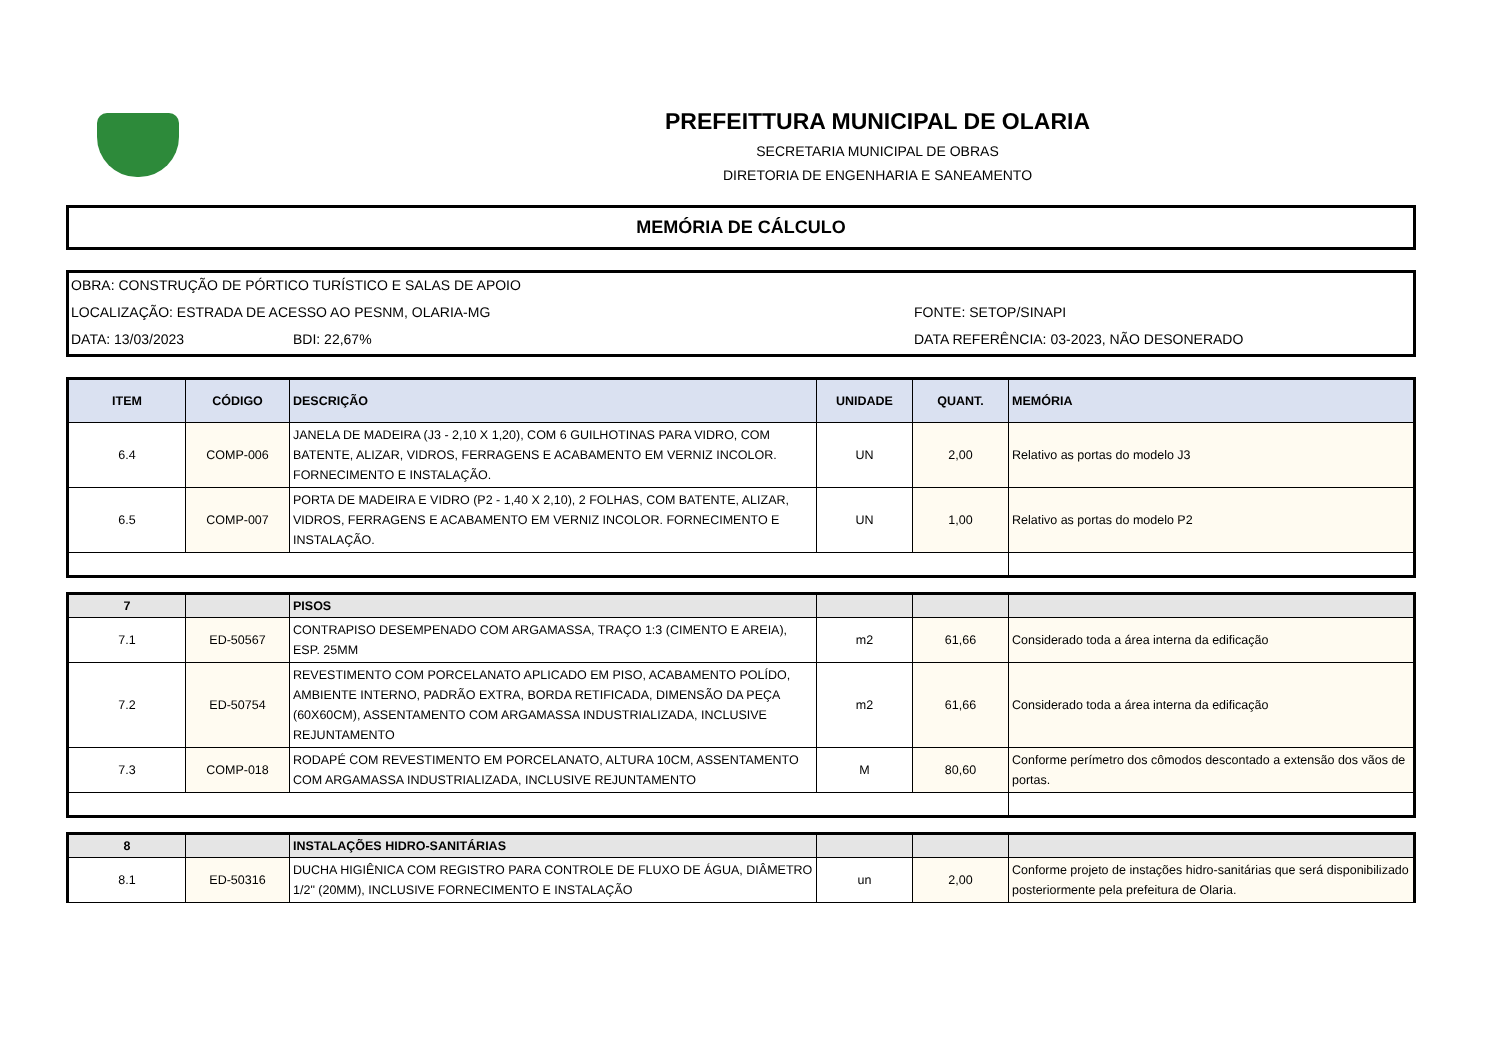PREFEITTURA MUNICIPAL DE OLARIA
SECRETARIA MUNICIPAL DE OBRAS
DIRETORIA DE ENGENHARIA E SANEAMENTO
MEMÓRIA DE CÁLCULO
OBRA: CONSTRUÇÃO DE PÓRTICO TURÍSTICO E SALAS DE APOIO
LOCALIZAÇÃO: ESTRADA DE ACESSO AO PESNM, OLARIA-MG FONTE: SETOP/SINAPI
DATA: 13/03/2023 BDI: 22,67% DATA REFERÊNCIA: 03-2023, NÃO DESONERADO
| ITEM | CÓDIGO | DESCRIÇÃO | UNIDADE | QUANT. | MEMÓRIA |
| --- | --- | --- | --- | --- | --- |
| 6.4 | COMP-006 | JANELA DE MADEIRA (J3 - 2,10 X 1,20), COM 6 GUILHOTINAS PARA VIDRO, COM BATENTE, ALIZAR, VIDROS, FERRAGENS E ACABAMENTO EM VERNIZ INCOLOR. FORNECIMENTO E INSTALAÇÃO. | UN | 2,00 | Relativo as portas do modelo J3 |
| 6.5 | COMP-007 | PORTA DE MADEIRA E VIDRO (P2 - 1,40 X 2,10), 2 FOLHAS, COM BATENTE, ALIZAR, VIDROS, FERRAGENS E ACABAMENTO EM VERNIZ INCOLOR. FORNECIMENTO E INSTALAÇÃO. | UN | 1,00 | Relativo as portas do modelo P2 |
| 7 | | PISOS | | | |
| 7.1 | ED-50567 | CONTRAPISO DESEMPENADO COM ARGAMASSA, TRAÇO 1:3 (CIMENTO E AREIA), ESP. 25MM | m2 | 61,66 | Considerado toda a área interna da edificação |
| 7.2 | ED-50754 | REVESTIMENTO COM PORCELANATO APLICADO EM PISO, ACABAMENTO POLÍDO, AMBIENTE INTERNO, PADRÃO EXTRA, BORDA RETIFICADA, DIMENSÃO DA PEÇA (60X60CM), ASSENTAMENTO COM ARGAMASSA INDUSTRIALIZADA, INCLUSIVE REJUNTAMENTO | m2 | 61,66 | Considerado toda a área interna da edificação |
| 7.3 | COMP-018 | RODAPÉ COM REVESTIMENTO EM PORCELANATO, ALTURA 10CM, ASSENTAMENTO COM ARGAMASSA INDUSTRIALIZADA, INCLUSIVE REJUNTAMENTO | M | 80,60 | Conforme perímetro dos cômodos descontado a extensão dos vãos de portas. |
| 8 | | INSTALAÇÕES HIDRO-SANITÁRIAS | | | |
| 8.1 | ED-50316 | DUCHA HIGIÊNICA COM REGISTRO PARA CONTROLE DE FLUXO DE ÁGUA, DIÂMETRO 1/2" (20MM), INCLUSIVE FORNECIMENTO E INSTALAÇÃO | un | 2,00 | Conforme projeto de instações hidro-sanitárias que será disponibilizado posteriormente pela prefeitura de Olaria. |